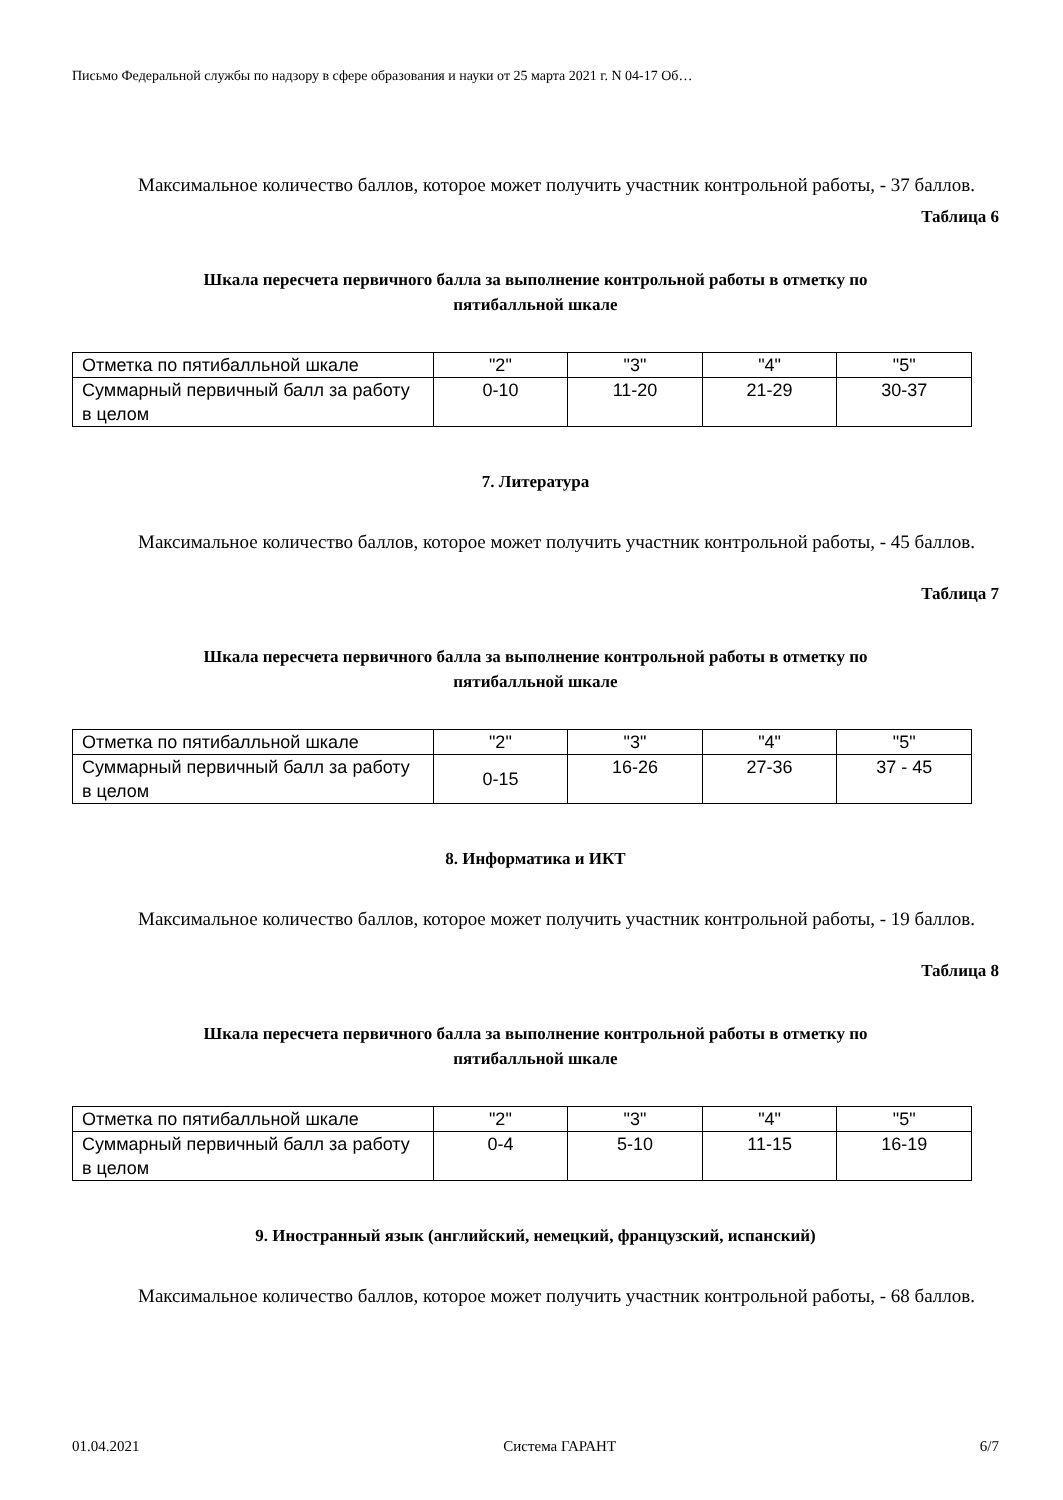Письмо Федеральной службы по надзору в сфере образования и науки от 25 марта 2021 г. N 04-17 Об…
Максимальное количество баллов, которое может получить участник контрольной работы, - 37 баллов.
Таблица 6
Шкала пересчета первичного балла за выполнение контрольной работы в отметку по
пятибалльной шкале
| Отметка по пятибалльной шкале | "2" | "3" | "4" | "5" |
| Суммарный первичный балл за работу в целом | 0-10 | 11-20 | 21-29 | 30-37 |
7. Литература
Максимальное количество баллов, которое может получить участник контрольной работы, - 45 баллов.
Таблица 7
Шкала пересчета первичного балла за выполнение контрольной работы в отметку по
пятибалльной шкале
| Отметка по пятибалльной шкале | "2" | "3" | "4" | "5" |
| Суммарный первичный балл за работу в целом | 0-15 | 16-26 | 27-36 | 37 - 45 |
8. Информатика и ИКТ
Максимальное количество баллов, которое может получить участник контрольной работы, - 19 баллов.
Таблица 8
Шкала пересчета первичного балла за выполнение контрольной работы в отметку по
пятибалльной шкале
| Отметка по пятибалльной шкале | "2" | "3" | "4" | "5" |
| Суммарный первичный балл за работу в целом | 0-4 | 5-10 | 11-15 | 16-19 |
9. Иностранный язык (английский, немецкий, французский, испанский)
Максимальное количество баллов, которое может получить участник контрольной работы, - 68 баллов.
01.04.2021 Система ГАРАНТ 6/7